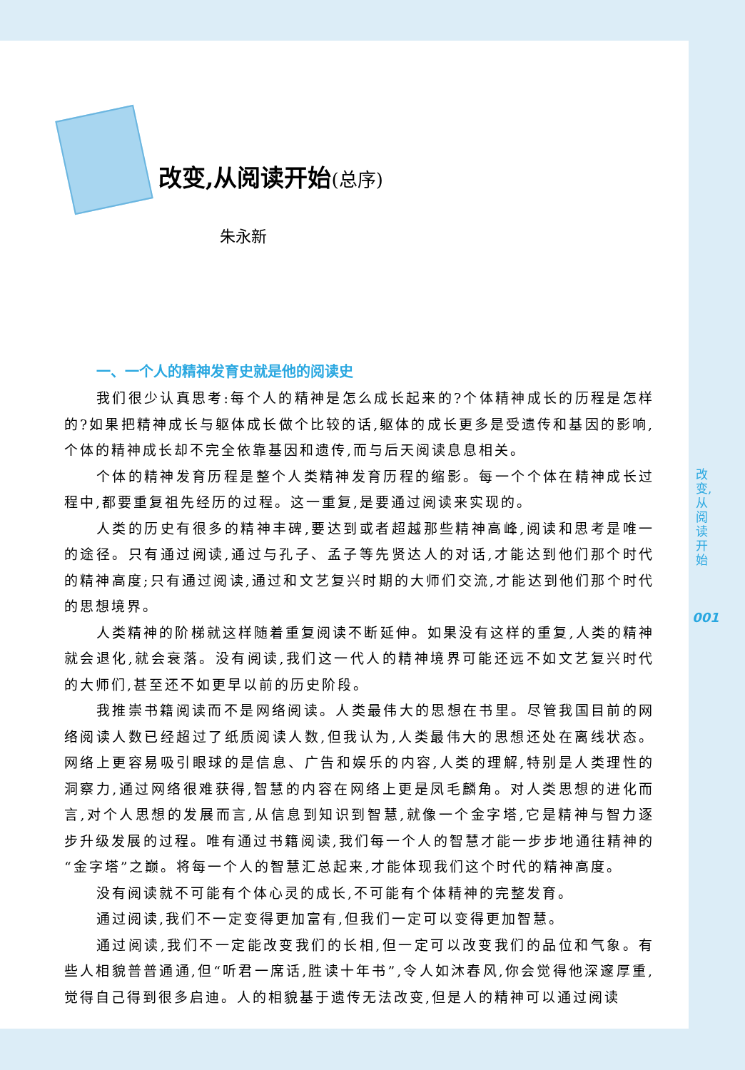改变,从阅读开始(总序)
朱永新
一、一个人的精神发育史就是他的阅读史
我们很少认真思考:每个人的精神是怎么成长起来的?个体精神成长的历程是怎样的?如果把精神成长与躯体成长做个比较的话,躯体的成长更多是受遗传和基因的影响,个体的精神成长却不完全依靠基因和遗传,而与后天阅读息息相关。
个体的精神发育历程是整个人类精神发育历程的缩影。每一个个体在精神成长过程中,都要重复祖先经历的过程。这一重复,是要通过阅读来实现的。
人类的历史有很多的精神丰碑,要达到或者超越那些精神高峰,阅读和思考是唯一的途径。只有通过阅读,通过与孔子、孟子等先贤达人的对话,才能达到他们那个时代的精神高度;只有通过阅读,通过和文艺复兴时期的大师们交流,才能达到他们那个时代的思想境界。
人类精神的阶梯就这样随着重复阅读不断延伸。如果没有这样的重复,人类的精神就会退化,就会衰落。没有阅读,我们这一代人的精神境界可能还远不如文艺复兴时代的大师们,甚至还不如更早以前的历史阶段。
我推崇书籍阅读而不是网络阅读。人类最伟大的思想在书里。尽管我国目前的网络阅读人数已经超过了纸质阅读人数,但我认为,人类最伟大的思想还处在离线状态。网络上更容易吸引眼球的是信息、广告和娱乐的内容,人类的理解,特别是人类理性的洞察力,通过网络很难获得,智慧的内容在网络上更是凤毛麟角。对人类思想的进化而言,对个人思想的发展而言,从信息到知识到智慧,就像一个金字塔,它是精神与智力逐步升级发展的过程。唯有通过书籍阅读,我们每一个人的智慧才能一步步地通往精神的“金字塔”之巅。将每一个人的智慧汇总起来,才能体现我们这个时代的精神高度。
没有阅读就不可能有个体心灵的成长,不可能有个体精神的完整发育。
通过阅读,我们不一定变得更加富有,但我们一定可以变得更加智慧。
通过阅读,我们不一定能改变我们的长相,但一定可以改变我们的品位和气象。有些人相貌普普通通,但“听君一席话,胜读十年书”,令人如沐春风,你会觉得他深邃厚重,觉得自己得到很多启迪。人的相貌基于遗传无法改变,但是人的精神可以通过阅读
改变,从阅读开始
001